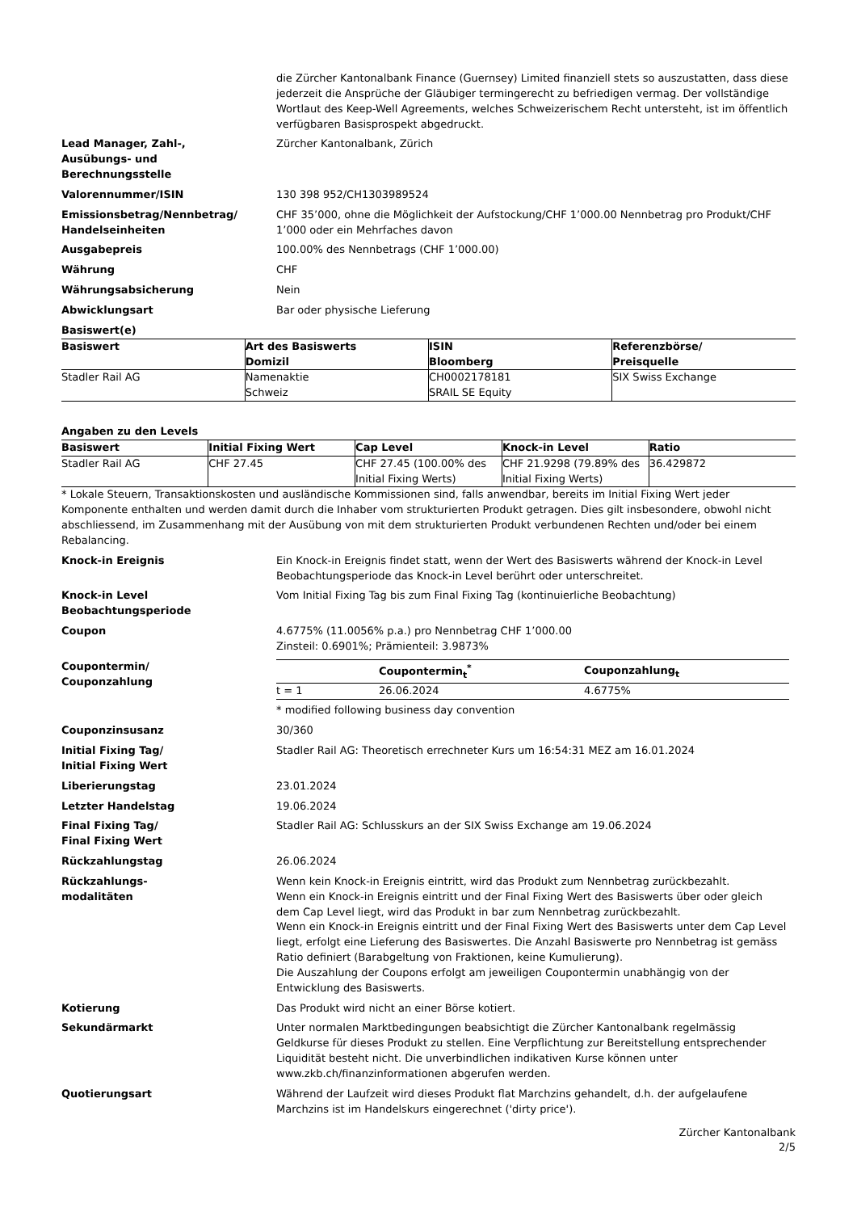die Zürcher Kantonalbank Finance (Guernsey) Limited finanziell stets so auszustatten, dass diese jederzeit die Ansprüche der Gläubiger termingerecht zu befriedigen vermag. Der vollständige Wortlaut des Keep-Well Agreements, welches Schweizerischem Recht untersteht, ist im öffentlich verfügbaren Basisprospekt abgedruckt.
Lead Manager, Zahl-,
Ausübungs- und
Berechnungsstelle
Zürcher Kantonalbank, Zürich
Valorennummer/ISIN 130 398 952/CH1303989524
Emissionsbetrag/Nennbetrag/ Handelseinheiten
CHF 35’000, ohne die Möglichkeit der Aufstockung/CHF 1’000.00 Nennbetrag pro Produkt/CHF 1’000 oder ein Mehrfaches davon
Ausgabepreis 100.00% des Nennbetrags (CHF 1’000.00)
Währung CHF
Währungsabsicherung Nein
Abwicklungsart Bar oder physische Lieferung
Basiswert(e)
| Basiswert | Art des Basiswerts Domizil | ISIN Bloomberg | Referenzbörse/ Preisquelle |
| --- | --- | --- | --- |
| Stadler Rail AG | Namenaktie Schweiz | CH0002178181 SRAIL SE Equity | SIX Swiss Exchange |
Angaben zu den Levels
| Basiswert | Initial Fixing Wert | Cap Level | Knock-in Level | Ratio |
| --- | --- | --- | --- | --- |
| Stadler Rail AG | CHF 27.45 | CHF 27.45 (100.00% des Initial Fixing Werts) | CHF 21.9298 (79.89% des Initial Fixing Werts) | 36.429872 |
* Lokale Steuern, Transaktionskosten und ausländische Kommissionen sind, falls anwendbar, bereits im Initial Fixing Wert jeder Komponente enthalten und werden damit durch die Inhaber vom strukturierten Produkt getragen. Dies gilt insbesondere, obwohl nicht abschliessend, im Zusammenhang mit der Ausübung von mit dem strukturierten Produkt verbundenen Rechten und/oder bei einem Rebalancing.
Knock-in Ereignis Ein Knock-in Ereignis findet statt, wenn der Wert des Basiswerts während der Knock-in Level Beobachtungsperiode das Knock-in Level berührt oder unterschreitet.
Knock-in Level Beobachtungsperiode Vom Initial Fixing Tag bis zum Final Fixing Tag (kontinuierliche Beobachtung)
Coupon 4.6775% (11.0056% p.a.) pro Nennbetrag CHF 1’000.00
Zinsteil: 0.6901%; Prämienteil: 3.9873%
Coupontermin/
Couponzahlung
| | Coupontermin<sub>t</sub><sup>*</sup> | Couponzahlung<sub>t</sub> |
| --- | --- | --- |
| t = 1 | 26.06.2024 | 4.6775% |
* modified following business day convention
Couponzinsusanz 30/360
Initial Fixing Tag/
Initial Fixing Wert
Stadler Rail AG: Theoretisch errechneter Kurs um 16:54:31 MEZ am 16.01.2024
Liberierungstag 23.01.2024
Letzter Handelstag 19.06.2024
Final Fixing Tag/
Final Fixing Wert
Stadler Rail AG: Schlusskurs an der SIX Swiss Exchange am 19.06.2024
Rückzahlungstag 26.06.2024
Rückzahlungs-
modalitäten
Wenn kein Knock-in Ereignis eintritt, wird das Produkt zum Nennbetrag zurückbezahlt.
Wenn ein Knock-in Ereignis eintritt und der Final Fixing Wert des Basiswerts über oder gleich dem Cap Level liegt, wird das Produkt in bar zum Nennbetrag zurückbezahlt.
Wenn ein Knock-in Ereignis eintritt und der Final Fixing Wert des Basiswerts unter dem Cap Level liegt, erfolgt eine Lieferung des Basiswertes. Die Anzahl Basiswerte pro Nennbetrag ist gemäss Ratio definiert (Barabgeltung von Fraktionen, keine Kumulierung).
Die Auszahlung der Coupons erfolgt am jeweiligen Coupontermin unabhängig von der Entwicklung des Basiswerts.
Kotierung Das Produkt wird nicht an einer Börse kotiert.
Sekundärmarkt Unter normalen Marktbedingungen beabsichtigt die Zürcher Kantonalbank regelmässig Geldkurse für dieses Produkt zu stellen. Eine Verpflichtung zur Bereitstellung entsprechender Liquidität besteht nicht. Die unverbindlichen indikativen Kurse können unter www.zkb.ch/finanzinformationen abgerufen werden.
Quotierungsart Während der Laufzeit wird dieses Produkt flat Marchzins gehandelt, d.h. der aufgelaufene Marchzins ist im Handelskurs eingerechnet ('dirty price').
Zürcher Kantonalbank
2/5